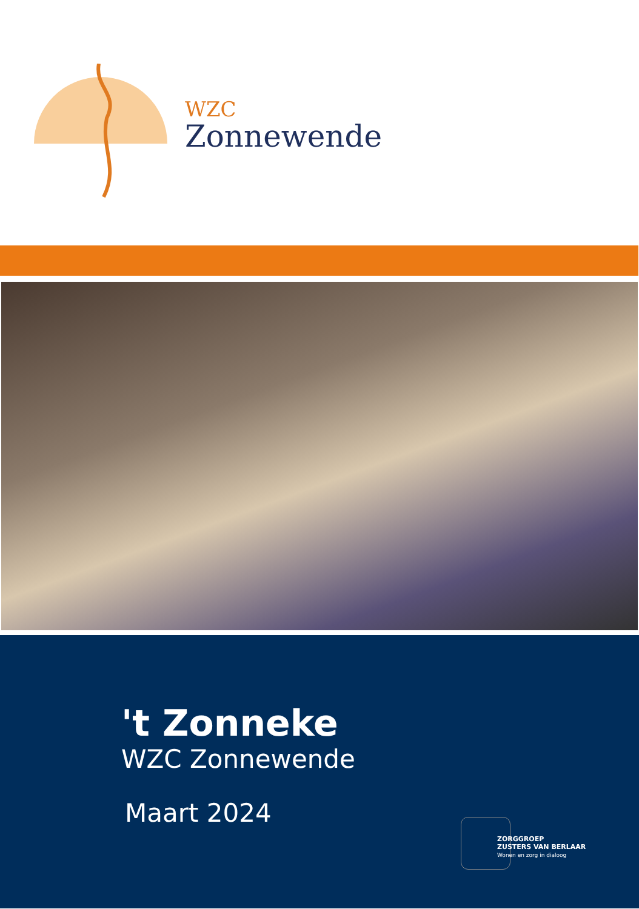WZC
Zonnewende
't Zonneke
WZC Zonnewende
Maart 2024
ZORGGROEP
ZUSTERS VAN BERLAAR
Wonen en zorg in dialoog